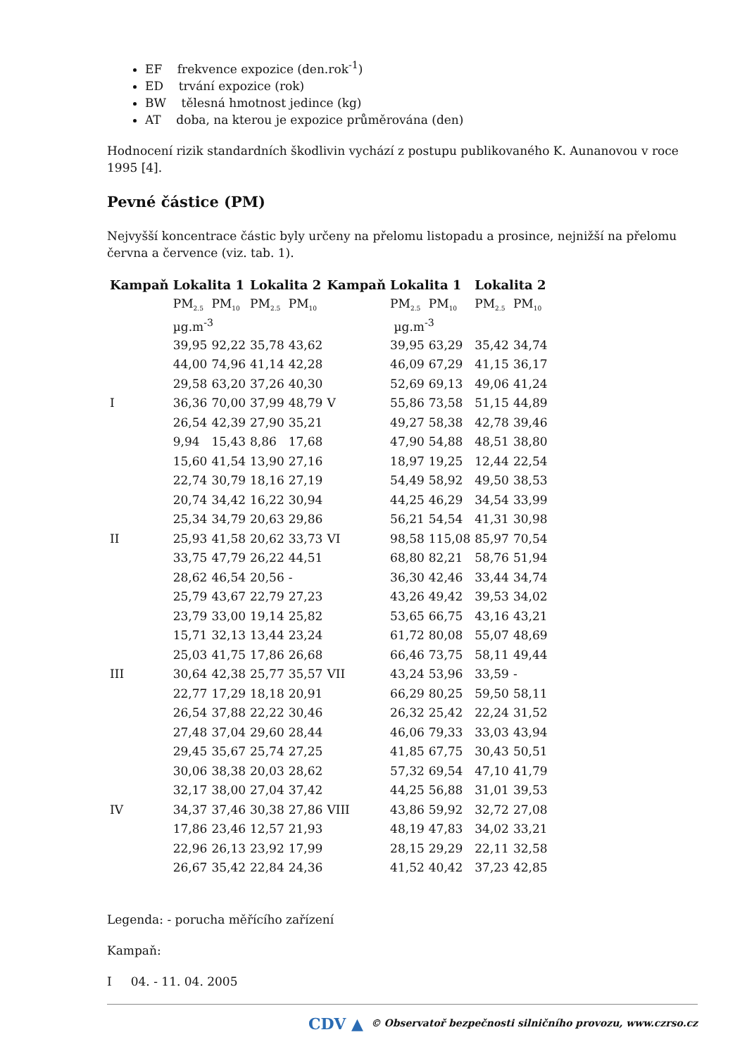EF frekvence expozice (den.rok<sup>-1</sup>)
ED trvání expozice (rok)
BW tělesná hmotnost jedince (kg)
AT doba, na kterou je expozice průměrována (den)
Hodnocení rizik standardních škodlivin vychází z postupu publikovaného K. Aunanovou v roce 1995 [4].
Pevné částice (PM)
Nejvyšší koncentrace částic byly určeny na přelomu listopadu a prosince, nejnižší na přelomu června a července (viz. tab. 1).
| Kampaň | Lokalita 1 | | Lokalita 2 | | Kampaň | Lokalita 1 | | Lokalita 2 | |
| --- | --- | --- | --- | --- | --- | --- | --- | --- | --- |
| | PM<sub>2.5</sub> | PM<sub>10</sub> | PM<sub>2.5</sub> | PM<sub>10</sub> | | PM<sub>2.5</sub> | PM<sub>10</sub> | PM<sub>2.5</sub> | PM<sub>10</sub> |
| | µg.m<sup>-3</sup> | | | | | µg.m<sup>-3</sup> | | | |
| | 39,95 | 92,22 | 35,78 | 43,62 | | 39,95 | 63,29 | 35,42 | 34,74 |
| | 44,00 | 74,96 | 41,14 | 42,28 | | 46,09 | 67,29 | 41,15 | 36,17 |
| | 29,58 | 63,20 | 37,26 | 40,30 | | 52,69 | 69,13 | 49,06 | 41,24 |
| I | 36,36 | 70,00 | 37,99 | 48,79 | V | 55,86 | 73,58 | 51,15 | 44,89 |
| | 26,54 | 42,39 | 27,90 | 35,21 | | 49,27 | 58,38 | 42,78 | 39,46 |
| | 9,94 | 15,43 | 8,86 | 17,68 | | 47,90 | 54,88 | 48,51 | 38,80 |
| | 15,60 | 41,54 | 13,90 | 27,16 | | 18,97 | 19,25 | 12,44 | 22,54 |
| | 22,74 | 30,79 | 18,16 | 27,19 | | 54,49 | 58,92 | 49,50 | 38,53 |
| | 20,74 | 34,42 | 16,22 | 30,94 | | 44,25 | 46,29 | 34,54 | 33,99 |
| | 25,34 | 34,79 | 20,63 | 29,86 | | 56,21 | 54,54 | 41,31 | 30,98 |
| II | 25,93 | 41,58 | 20,62 | 33,73 | VI | 98,58 | 115,08 | 85,97 | 70,54 |
| | 33,75 | 47,79 | 26,22 | 44,51 | | 68,80 | 82,21 | 58,76 | 51,94 |
| | 28,62 | 46,54 | 20,56 | - | | 36,30 | 42,46 | 33,44 | 34,74 |
| | 25,79 | 43,67 | 22,79 | 27,23 | | 43,26 | 49,42 | 39,53 | 34,02 |
| | 23,79 | 33,00 | 19,14 | 25,82 | | 53,65 | 66,75 | 43,16 | 43,21 |
| | 15,71 | 32,13 | 13,44 | 23,24 | | 61,72 | 80,08 | 55,07 | 48,69 |
| | 25,03 | 41,75 | 17,86 | 26,68 | | 66,46 | 73,75 | 58,11 | 49,44 |
| III | 30,64 | 42,38 | 25,77 | 35,57 | VII | 43,24 | 53,96 | 33,59 | - |
| | 22,77 | 17,29 | 18,18 | 20,91 | | 66,29 | 80,25 | 59,50 | 58,11 |
| | 26,54 | 37,88 | 22,22 | 30,46 | | 26,32 | 25,42 | 22,24 | 31,52 |
| | 27,48 | 37,04 | 29,60 | 28,44 | | 46,06 | 79,33 | 33,03 | 43,94 |
| | 29,45 | 35,67 | 25,74 | 27,25 | | 41,85 | 67,75 | 30,43 | 50,51 |
| | 30,06 | 38,38 | 20,03 | 28,62 | | 57,32 | 69,54 | 47,10 | 41,79 |
| | 32,17 | 38,00 | 27,04 | 37,42 | | 44,25 | 56,88 | 31,01 | 39,53 |
| IV | 34,37 | 37,46 | 30,38 | 27,86 | VIII | 43,86 | 59,92 | 32,72 | 27,08 |
| | 17,86 | 23,46 | 12,57 | 21,93 | | 48,19 | 47,83 | 34,02 | 33,21 |
| | 22,96 | 26,13 | 23,92 | 17,99 | | 28,15 | 29,29 | 22,11 | 32,58 |
| | 26,67 | 35,42 | 22,84 | 24,36 | | 41,52 | 40,42 | 37,23 | 42,85 |
Legenda: - porucha měřícího zařízení
Kampaň:
I 04. - 11. 04. 2005
CDV ▲ © Observatoř bezpečnosti silničního provozu, www.czrso.cz